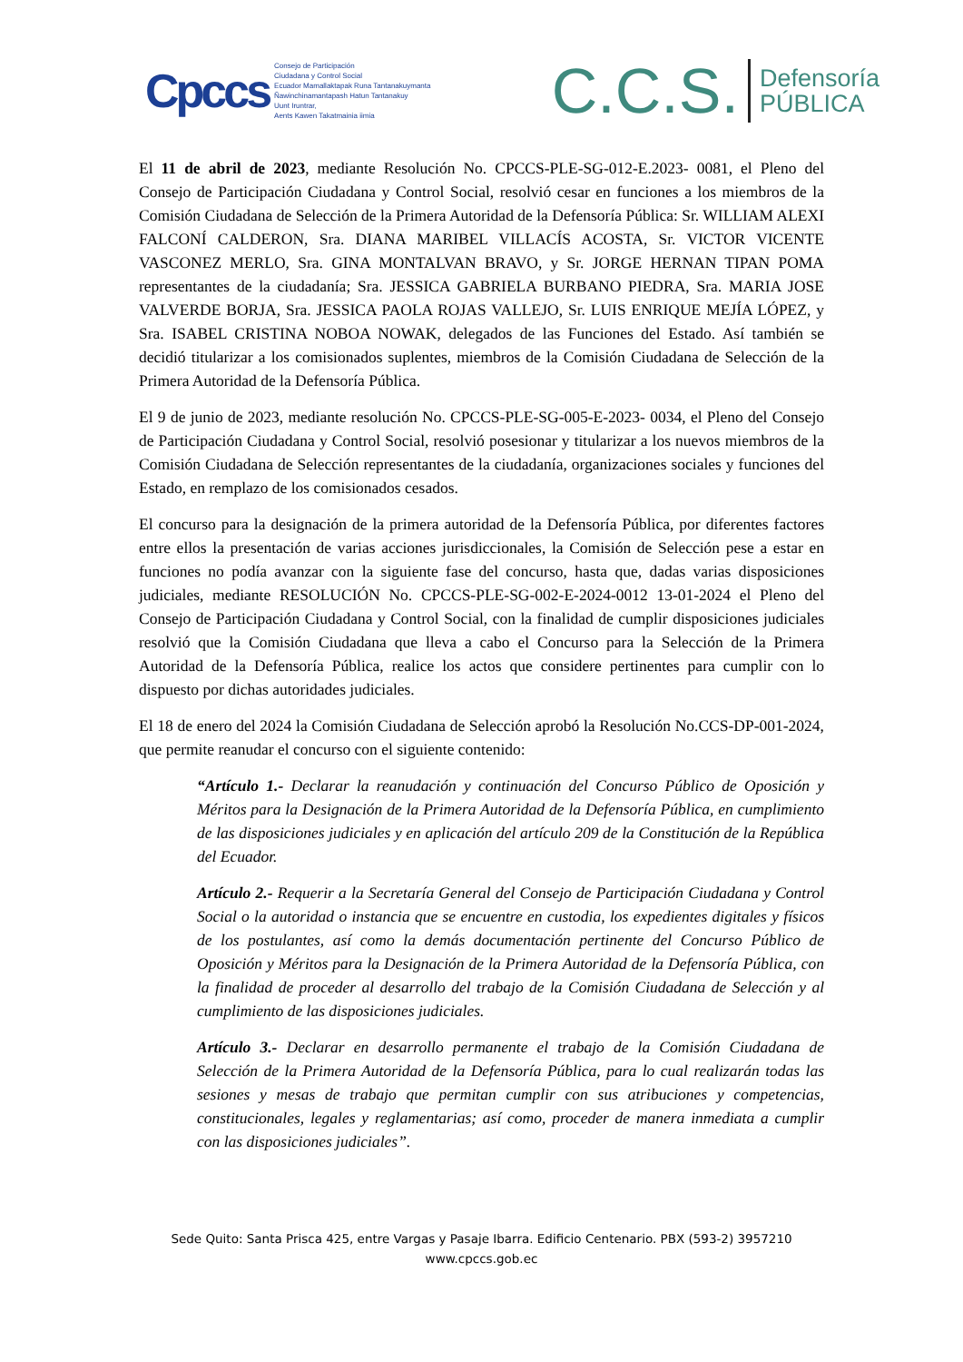Cpccs
Consejo de Participación
Ciudadana y Control Social
Ecuador Mamallaktapak Runa Tantanakuymanta
Ñawinchinamantapash Hatun Tantanakuy
Uunt Iruntrar,
Aents Kawen Takatmainia iimia
C.C.S. Defensoría
PÚBLICA
El 11 de abril de 2023, mediante Resolución No. CPCCS-PLE-SG-012-E.2023- 0081, el Pleno del Consejo de Participación Ciudadana y Control Social, resolvió cesar en funciones a los miembros de la Comisión Ciudadana de Selección de la Primera Autoridad de la Defensoría Pública: Sr. WILLIAM ALEXI FALCONÍ CALDERON, Sra. DIANA MARIBEL VILLACÍS ACOSTA, Sr. VICTOR VICENTE VASCONEZ MERLO, Sra. GINA MONTALVAN BRAVO, y Sr. JORGE HERNAN TIPAN POMA representantes de la ciudadanía; Sra. JESSICA GABRIELA BURBANO PIEDRA, Sra. MARIA JOSE VALVERDE BORJA, Sra. JESSICA PAOLA ROJAS VALLEJO, Sr. LUIS ENRIQUE MEJÍA LÓPEZ, y Sra. ISABEL CRISTINA NOBOA NOWAK, delegados de las Funciones del Estado. Así también se decidió titularizar a los comisionados suplentes, miembros de la Comisión Ciudadana de Selección de la Primera Autoridad de la Defensoría Pública.
El 9 de junio de 2023, mediante resolución No. CPCCS-PLE-SG-005-E-2023- 0034, el Pleno del Consejo de Participación Ciudadana y Control Social, resolvió posesionar y titularizar a los nuevos miembros de la Comisión Ciudadana de Selección representantes de la ciudadanía, organizaciones sociales y funciones del Estado, en remplazo de los comisionados cesados.
El concurso para la designación de la primera autoridad de la Defensoría Pública, por diferentes factores entre ellos la presentación de varias acciones jurisdiccionales, la Comisión de Selección pese a estar en funciones no podía avanzar con la siguiente fase del concurso, hasta que, dadas varias disposiciones judiciales, mediante RESOLUCIÓN No. CPCCS-PLE-SG-002-E-2024-0012 13-01-2024 el Pleno del Consejo de Participación Ciudadana y Control Social, con la finalidad de cumplir disposiciones judiciales resolvió que la Comisión Ciudadana que lleva a cabo el Concurso para la Selección de la Primera Autoridad de la Defensoría Pública, realice los actos que considere pertinentes para cumplir con lo dispuesto por dichas autoridades judiciales.
El 18 de enero del 2024 la Comisión Ciudadana de Selección aprobó la Resolución No.CCS-DP-001-2024, que permite reanudar el concurso con el siguiente contenido:
“Artículo 1.- Declarar la reanudación y continuación del Concurso Público de Oposición y Méritos para la Designación de la Primera Autoridad de la Defensoría Pública, en cumplimiento de las disposiciones judiciales y en aplicación del artículo 209 de la Constitución de la República del Ecuador.
Artículo 2.- Requerir a la Secretaría General del Consejo de Participación Ciudadana y Control Social o la autoridad o instancia que se encuentre en custodia, los expedientes digitales y físicos de los postulantes, así como la demás documentación pertinente del Concurso Público de Oposición y Méritos para la Designación de la Primera Autoridad de la Defensoría Pública, con la finalidad de proceder al desarrollo del trabajo de la Comisión Ciudadana de Selección y al cumplimiento de las disposiciones judiciales.
Artículo 3.- Declarar en desarrollo permanente el trabajo de la Comisión Ciudadana de Selección de la Primera Autoridad de la Defensoría Pública, para lo cual realizarán todas las sesiones y mesas de trabajo que permitan cumplir con sus atribuciones y competencias, constitucionales, legales y reglamentarias; así como, proceder de manera inmediata a cumplir con las disposiciones judiciales”.
Sede Quito: Santa Prisca 425, entre Vargas y Pasaje Ibarra. Edificio Centenario. PBX (593-2) 3957210
www.cpccs.gob.ec